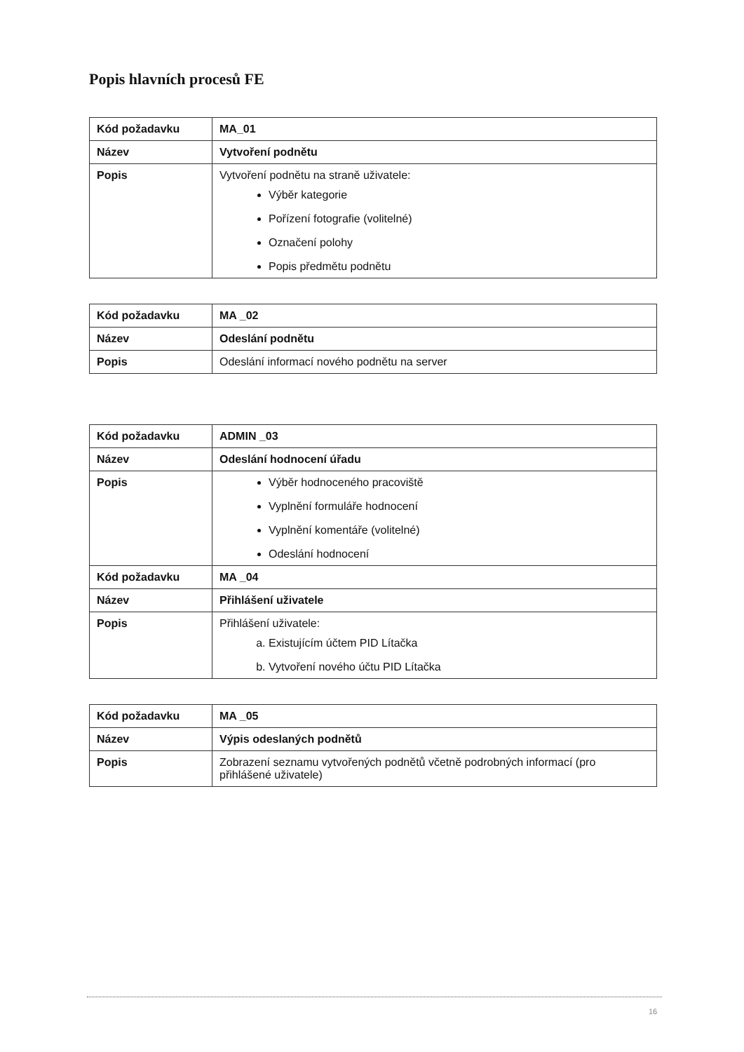Popis hlavních procesů FE
| Kód požadavku | MA_01 |
| Název | Vytvoření podnětu |
| Popis | Vytvoření podnětu na straně uživatele: Výběr kategorie Pořízení fotografie (volitelné) Označení polohy Popis předmětu podnětu |
| Kód požadavku | MA _02 |
| Název | Odeslání podnětu |
| Popis | Odeslání informací nového podnětu na server |
| Kód požadavku | ADMIN _03 |
| Název | Odeslání hodnocení úřadu |
| Popis | Výběr hodnoceného pracoviště Vyplnění formuláře hodnocení Vyplnění komentáře (volitelné) Odeslání hodnocení |
| Kód požadavku | MA _04 |
| Název | Přihlášení uživatele |
| Popis | Přihlášení uživatele: a. Existujícím účtem PID Lítačka b. Vytvoření nového účtu PID Lítačka |
| Kód požadavku | MA _05 |
| Název | Výpis odeslaných podnětů |
| Popis | Zobrazení seznamu vytvořených podnětů včetně podrobných informací (pro přihlášené uživatele) |
16